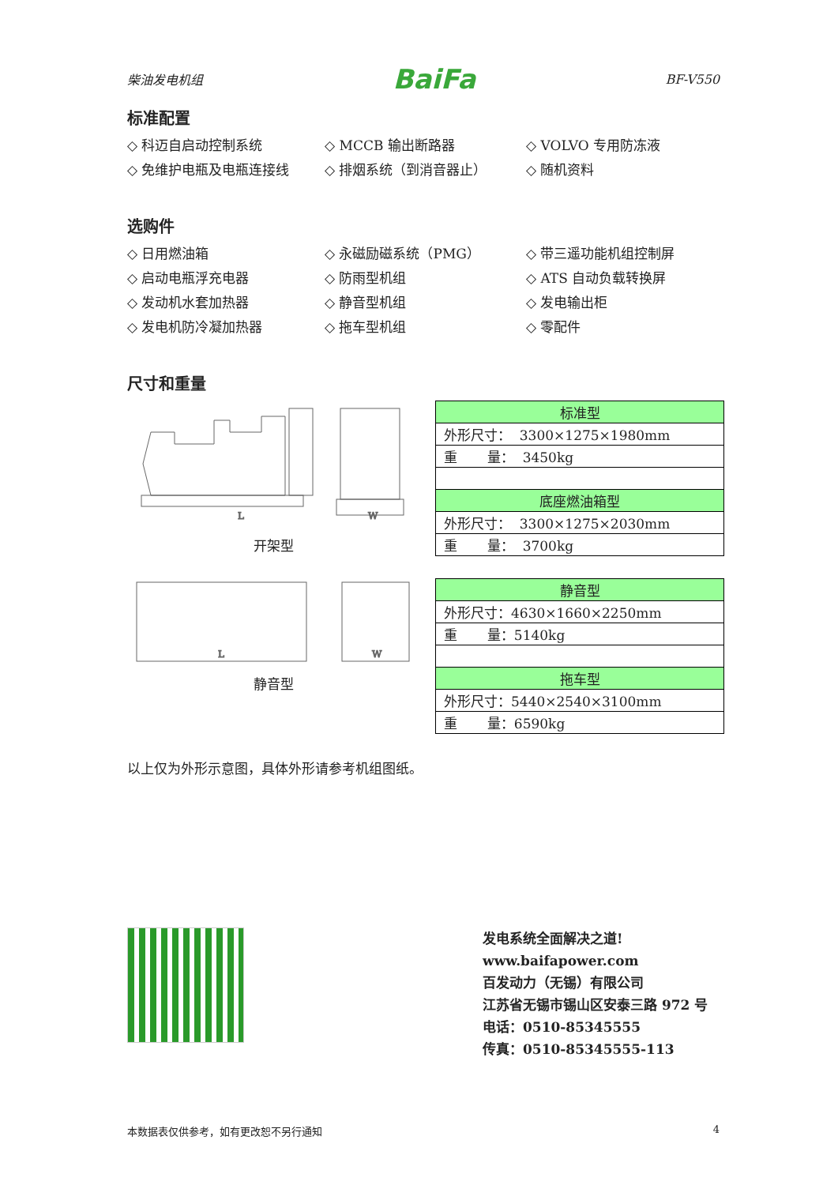柴油发电机组 BaiFa BF-V550
标准配置
◇ 科迈自启动控制系统
◇ MCCB 输出断路器
◇ VOLVO 专用防冻液
◇ 免维护电瓶及电瓶连接线
◇ 排烟系统（到消音器止）
◇ 随机资料
选购件
◇ 日用燃油箱
◇ 永磁励磁系统（PMG）
◇ 带三遥功能机组控制屏
◇ 启动电瓶浮充电器
◇ 防雨型机组
◇ ATS 自动负载转换屏
◇ 发动机水套加热器
◇ 静音型机组
◇ 发电输出柜
◇ 发电机防冷凝加热器
◇ 拖车型机组
◇ 零配件
尺寸和重量
L
W
开架型
L
W
静音型
| 标准型 |
| --- |
| 外形尺寸： 3300×1275×1980mm |
| 重 量： 3450kg |
| 底座燃油箱型 |
| 外形尺寸： 3300×1275×2030mm |
| 重 量： 3700kg |
| 静音型 |
| --- |
| 外形尺寸：4630×1660×2250mm |
| 重 量：5140kg |
| 拖车型 |
| 外形尺寸：5440×2540×3100mm |
| 重 量：6590kg |
以上仅为外形示意图，具体外形请参考机组图纸。
发电系统全面解决之道!
www.baifapower.com
百发动力（无锡）有限公司
江苏省无锡市锡山区安泰三路 972 号
电话：0510-85345555
传真：0510-85345555-113
本数据表仅供参考，如有更改恕不另行通知 4